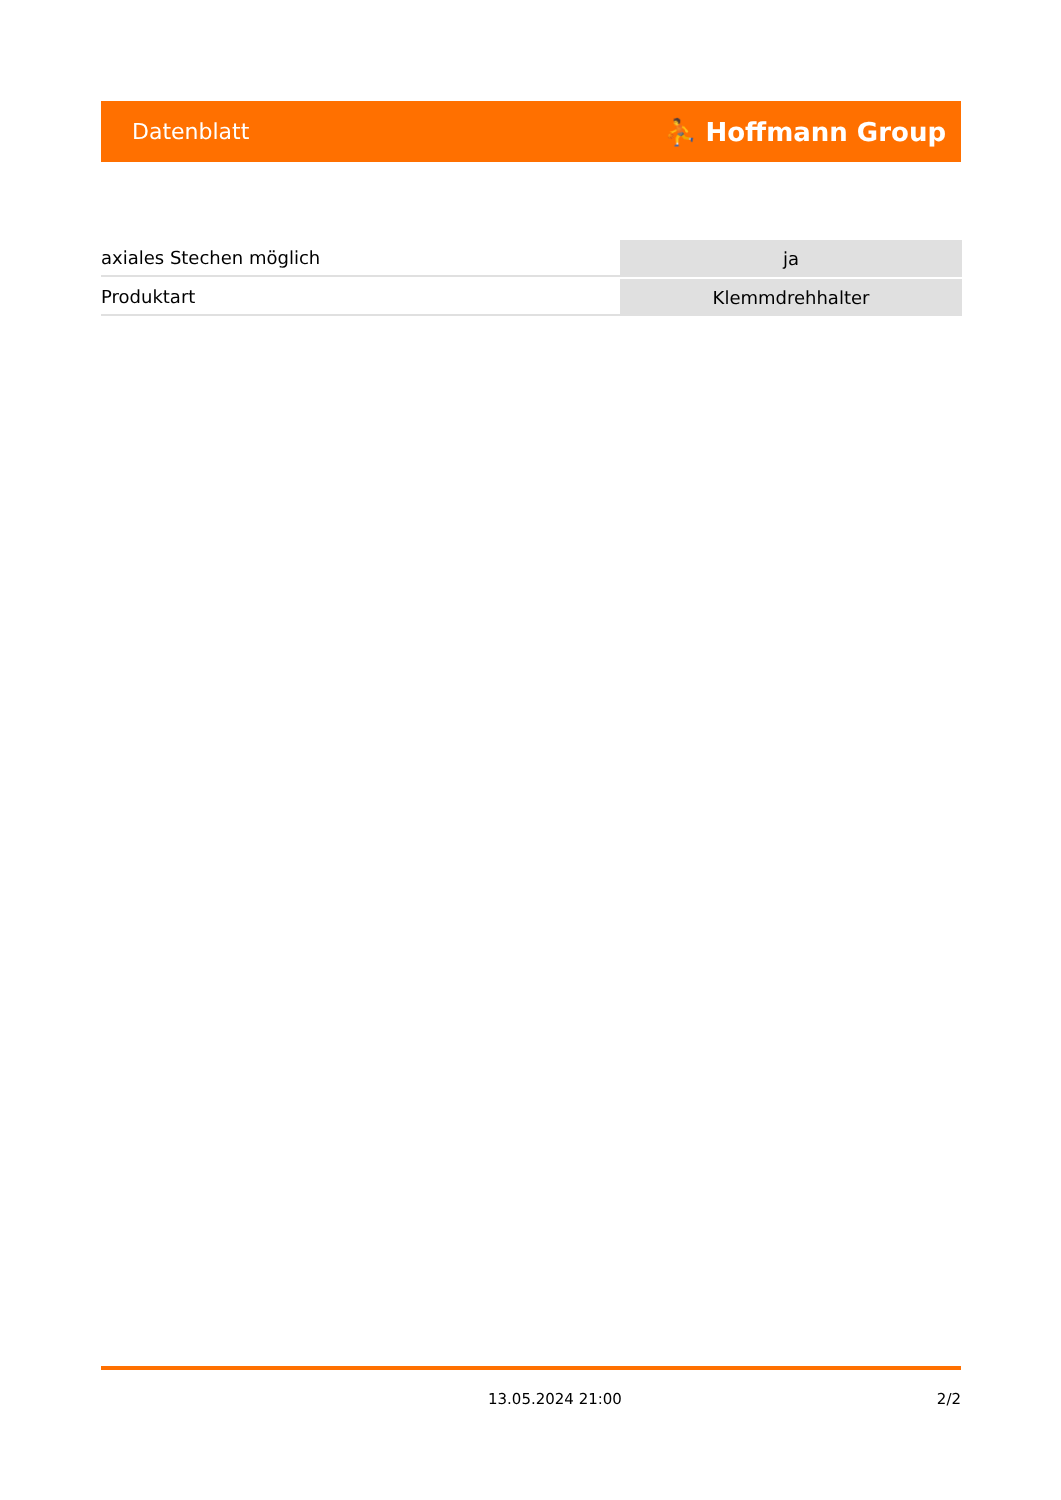Datenblatt ⛹ Hoffmann Group
| axiales Stechen möglich | ja |
| Produktart | Klemmdrehhalter |
13.05.2024 21:00 2/2